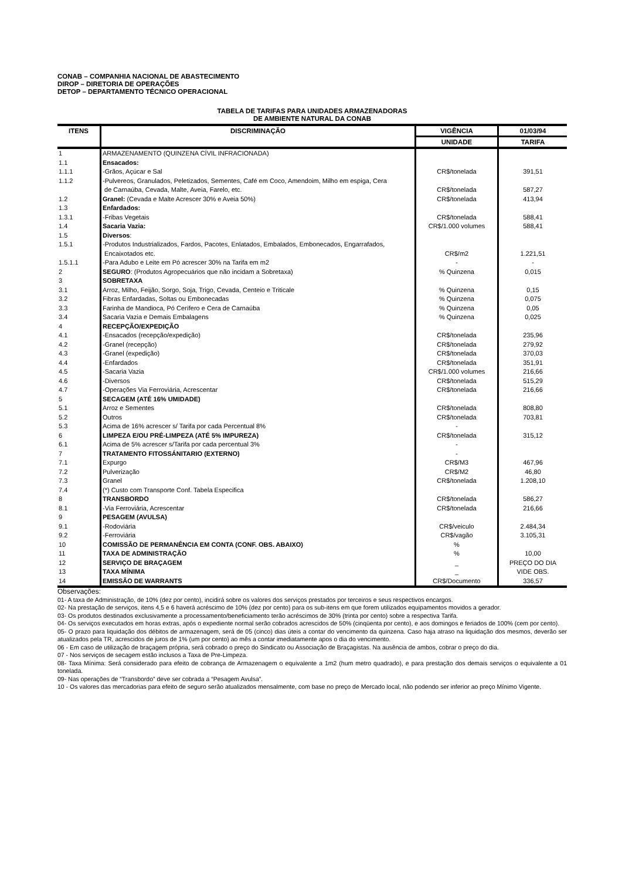CONAB – COMPANHIA NACIONAL DE ABASTECIMENTO
DIROP – DIRETORIA DE OPERAÇÕES
DETOP – DEPARTAMENTO TÉCNICO OPERACIONAL
TABELA DE TARIFAS PARA UNIDADES ARMAZENADORAS
DE AMBIENTE NATURAL DA CONAB
| ITENS | DISCRIMINAÇÃO | VIGÊNCIA | 01/03/94 |
| --- | --- | --- | --- |
| | | UNIDADE | TARIFA |
| 1 | ARMAZENAMENTO (QUINZENA CÍVIL INFRACIONADA) | | |
| 1.1 | Ensacados: | | |
| 1.1.1 | -Grãos, Açúcar e Sal | CR$/tonelada | 391,51 |
| 1.1.2 | -Pulvereos, Granulados, Peletizados, Sementes, Café em Coco, Amendoim, Milho em espiga, Cera de Carnaúba, Cevada, Malte, Aveia, Farelo, etc. | CR$/tonelada | 587,27 |
| 1.2 | Granel: (Cevada e Malte Acrescer 30% e Aveia 50%) | CR$/tonelada | 413,94 |
| 1.3 | Enfardados: | | |
| 1.3.1 | -Fribas Vegetais | CR$/tonelada | 588,41 |
| 1.4 | Sacaria Vazia: | CR$/1.000 volumes | 588,41 |
| 1.5 | Diversos : | | |
| 1.5.1 | -Produtos Industrializados, Fardos, Pacotes, Enlatados, Embalados, Embonecados, Engarrafados, Encaixotados etc. | CR$/m2 | 1.221,51 |
| 1.5.1.1 | -Para Adubo e Leite em Pó acrescer 30% na Tarifa em m2 | - | - |
| 2 | SEGURO : (Produtos Agropecuários que não incidam a Sobretaxa) | % Quinzena | 0,015 |
| 3 | SOBRETAXA | | |
| 3.1 | Arroz, Milho, Feijão, Sorgo, Soja, Trigo, Cevada, Centeio e Triticale | % Quinzena | 0,15 |
| 3.2 | Fibras Enfardadas, Soltas ou Embonecadas | % Quinzena | 0,075 |
| 3.3 | Farinha de Mandioca, Pó Cerífero e Cera de Carnaúba | % Quinzena | 0,05 |
| 3.4 | Sacaria Vazia e Demais Embalagens | % Quinzena | 0,025 |
| 4 | RECEPÇÃO/EXPEDIÇÃO | | |
| 4.1 | -Ensacados (recepção/expedição) | CR$/tonelada | 235,96 |
| 4.2 | -Granel (recepção) | CR$/tonelada | 279,92 |
| 4.3 | -Granel (expedição) | CR$/tonelada | 370,03 |
| 4.4 | -Enfardados | CR$/tonelada | 351,91 |
| 4.5 | -Sacaria Vazia | CR$/1.000 volumes | 216,66 |
| 4.6 | -Diversos | CR$/tonelada | 515,29 |
| 4.7 | -Operações Via Ferroviária, Acrescentar | CR$/tonelada | 216,66 |
| 5 | SECAGEM (ATÉ 16% UMIDADE) | | |
| 5.1 | Arroz e Sementes | CR$/tonelada | 808,80 |
| 5.2 | Outros | CR$/tonelada | 703,81 |
| 5.3 | Acima de 16% acrescer s/ Tarifa por cada Percentual 8% | - | |
| 6 | LIMPEZA E/OU PRÉ-LIMPEZA (ATÉ 5% IMPUREZA) | CR$/tonelada | 315,12 |
| 6.1 | Acima de 5% acrescer s/Tarifa por cada percentual 3% | - | |
| 7 | TRATAMENTO FITOSSÁNITARIO (EXTERNO) | - | |
| 7.1 | Expurgo | CR$/M3 | 467,96 |
| 7.2 | Pulverização | CR$/M2 | 46,80 |
| 7.3 | Granel | CR$/tonelada | 1.208,10 |
| 7.4 | (*) Custo com Transporte Conf. Tabela Especifica | | |
| 8 | TRANSBORDO | CR$/tonelada | 586,27 |
| 8.1 | -Via Ferroviária, Acrescentar | CR$/tonelada | 216,66 |
| 9 | PESAGEM (AVULSA) | | |
| 9.1 | -Rodoviária | CR$/veiculo | 2.484,34 |
| 9.2 | -Ferroviária | CR$/vagão | 3.105,31 |
| 10 | COMISSÃO DE PERMANÊNCIA EM CONTA (CONF. OBS. ABAIXO) | % | |
| 11 | TAXA DE ADMINISTRAÇÃO | % | 10,00 |
| 12 | SERVIÇO DE BRAÇAGEM | _ | PREÇO DO DIA |
| 13 | TAXA MÍNIMA | _ | VIDE OBS. |
| 14 | EMISSÃO DE WARRANTS | CR$/Documento | 336,57 |
Observações:
01- A taxa de Administração, de 10% (dez por cento), incidirá sobre os valores dos serviços prestados por terceiros e seus respectivos encargos.
02- Na prestação de serviços, itens 4,5 e 6 haverá acréscimo de 10% (dez por cento) para os sub-itens em que forem utilizados equipamentos movidos a gerador.
03- Os produtos destinados exclusivamente a processamento/beneficiamento terão acréscimos de 30% (trinta por cento) sobre a respectiva Tarifa.
04- Os serviços executados em horas extras, após o expediente normal serão cobrados acrescidos de 50% (cinqüenta por cento), e aos domingos e feriados de 100% (cem por cento).
05- O prazo para liquidação dos débitos de armazenagem, será de 05 (cinco) dias úteis a contar do vencimento da quinzena. Caso haja atraso na liquidação dos mesmos, deverão ser atualizados pela TR, acrescidos de juros de 1% (um por cento) ao mês a contar imediatamente apos o dia do vencimento.
06 - Em caso de utilização de braçagem própria, será cobrado o preço do Sindicato ou Associação de Braçagistas. Na ausência de ambos, cobrar o preço do dia.
07 - Nos serviços de secagem estão inclusos a Taxa de Pre-Limpeza.
08- Taxa Mínima: Será considerado para efeito de cobrança de Armazenagem o equivalente a 1m2 (hum metro quadrado), e para prestação dos demais serviços o equivalente a 01 tonelada.
09- Nas operações de “Transbordo” deve ser cobrada a “Pesagem Avulsa”.
10 - Os valores das mercadorias para efeito de seguro serão atualizados mensalmente, com base no preço de Mercado local, não podendo ser inferior ao preço Mínimo Vigente.